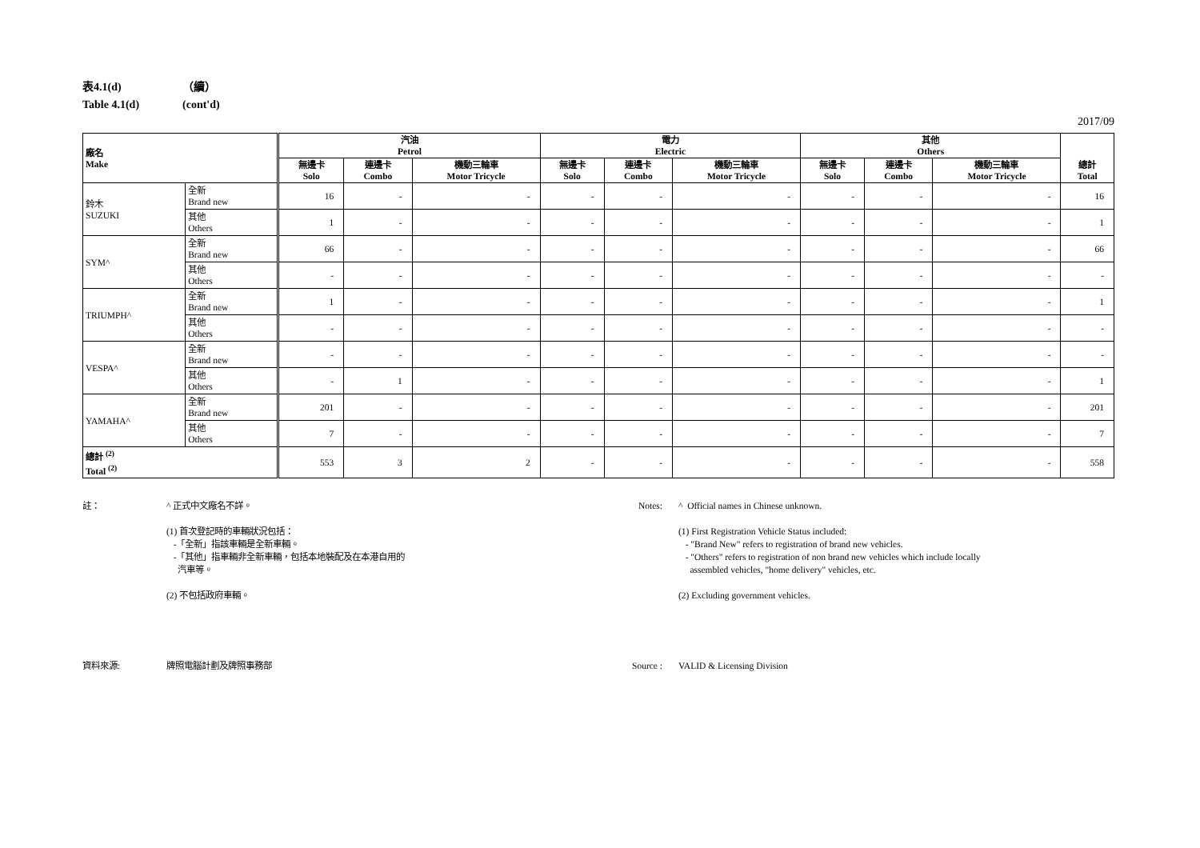表4.1(d) （續）
Table 4.1(d) (cont'd)
2017/09
| 廠名 Make | | 汽油 Petrol | | | 電力 Electric | | | 其他 Others | | | 總計 Total |
| --- | --- | --- | --- | --- | --- | --- | --- | --- | --- | --- | --- |
| | | 無邊卡 Solo | 連邊卡 Combo | 機動三輪車 Motor Tricycle | 無邊卡 Solo | 連邊卡 Combo | 機動三輪車 Motor Tricycle | 無邊卡 Solo | 連邊卡 Combo | 機動三輪車 Motor Tricycle | |
| 鈴木 SUZUKI | 全新 Brand new | 16 | - | - | - | - | - | - | - | - | 16 |
| | 其他 Others | 1 | - | - | - | - | - | - | - | - | 1 |
| SYM^ | 全新 Brand new | 66 | - | - | - | - | - | - | - | - | 66 |
| | 其他 Others | - | - | - | - | - | - | - | - | - | - |
| TRIUMPH^ | 全新 Brand new | 1 | - | - | - | - | - | - | - | - | 1 |
| | 其他 Others | - | - | - | - | - | - | - | - | - | - |
| VESPA^ | 全新 Brand new | - | - | - | - | - | - | - | - | - | - |
| | 其他 Others | - | 1 | - | - | - | - | - | - | - | 1 |
| YAMAHA^ | 全新 Brand new | 201 | - | - | - | - | - | - | - | - | 201 |
| | 其他 Others | 7 | - | - | - | - | - | - | - | - | 7 |
| 總計 <sup>(2)</sup> Total <sup>(2)</sup> | | 553 | 3 | 2 | - | - | - | - | - | - | 558 |
註： ^ 正式中文廠名不詳。
(1) 首次登記時的車輛狀況包括：
-「全新」指該車輛是全新車輛。
-「其他」指車輛非全新車輛，包括本地裝配及在本港自用的
汽車等。
(2) 不包括政府車輛。
資料來源: 牌照電腦計劃及牌照事務部
Notes: ^ Official names in Chinese unknown.
(1) First Registration Vehicle Status included:
- "Brand New" refers to registration of brand new vehicles.
- "Others" refers to registration of non brand new vehicles which include locally
assembled vehicles, "home delivery" vehicles, etc.
(2) Excluding government vehicles.
Source : VALID & Licensing Division